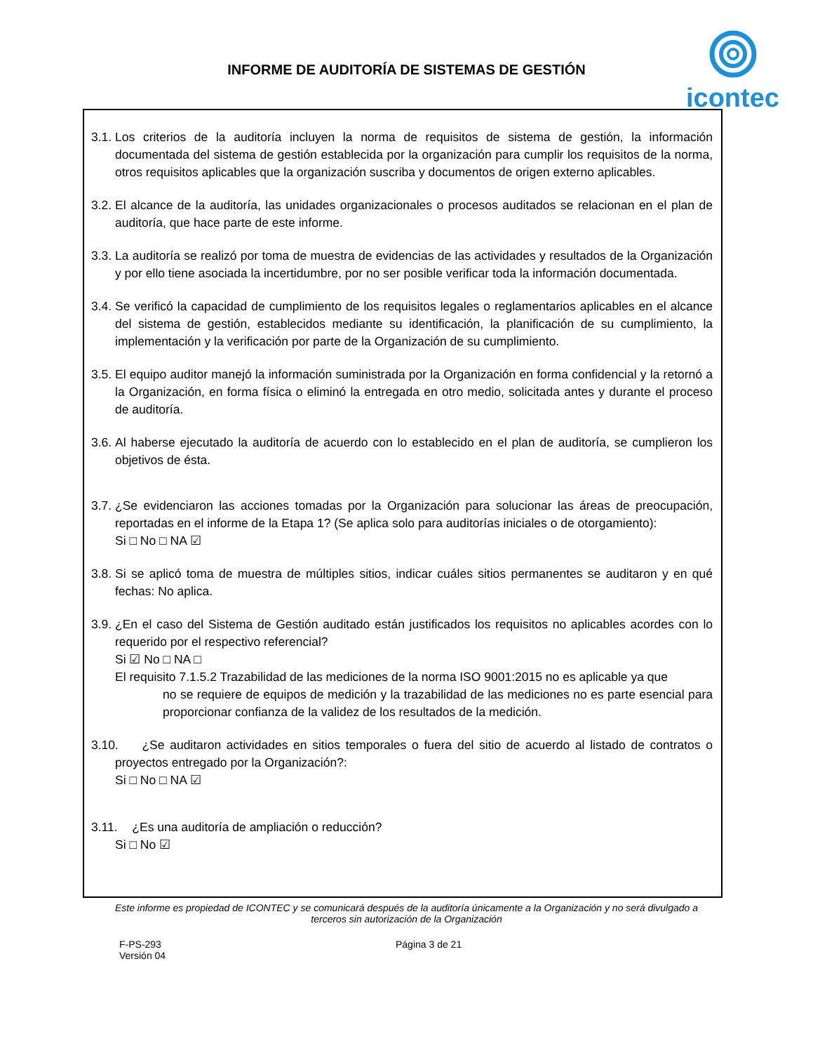INFORME DE AUDITORÍA DE SISTEMAS DE GESTIÓN
icontec
3.1.
Los criterios de la auditoría incluyen la norma de requisitos de sistema de gestión, la información documentada del sistema de gestión establecida por la organización para cumplir los requisitos de la norma, otros requisitos aplicables que la organización suscriba y documentos de origen externo aplicables.
3.2.
El alcance de la auditoría, las unidades organizacionales o procesos auditados se relacionan en el plan de auditoría, que hace parte de este informe.
3.3.
La auditoría se realizó por toma de muestra de evidencias de las actividades y resultados de la Organización y por ello tiene asociada la incertidumbre, por no ser posible verificar toda la información documentada.
3.4.
Se verificó la capacidad de cumplimiento de los requisitos legales o reglamentarios aplicables en el alcance del sistema de gestión, establecidos mediante su identificación, la planificación de su cumplimiento, la implementación y la verificación por parte de la Organización de su cumplimiento.
3.5.
El equipo auditor manejó la información suministrada por la Organización en forma confidencial y la retornó a la Organización, en forma física o eliminó la entregada en otro medio, solicitada antes y durante el proceso de auditoría.
3.6.
Al haberse ejecutado la auditoría de acuerdo con lo establecido en el plan de auditoría, se cumplieron los objetivos de ésta.
3.7.
¿Se evidenciaron las acciones tomadas por la Organización para solucionar las áreas de preocupación, reportadas en el informe de la Etapa 1? (Se aplica solo para auditorías iniciales o de otorgamiento):
Si □ No □ NA ☑
3.8.
Si se aplicó toma de muestra de múltiples sitios, indicar cuáles sitios permanentes se auditaron y en qué fechas: No aplica.
3.9.
¿En el caso del Sistema de Gestión auditado están justificados los requisitos no aplicables acordes con lo requerido por el respectivo referencial?
Si ☑ No □ NA □
El requisito 7.1.5.2 Trazabilidad de las mediciones de la norma ISO 9001:2015 no es aplicable ya que
no se requiere de equipos de medición y la trazabilidad de las mediciones no es parte esencial para proporcionar confianza de la validez de los resultados de la medición.
3.10.
¿Se auditaron actividades en sitios temporales o fuera del sitio de acuerdo al listado de contratos o proyectos entregado por la Organización?:
Si □ No □ NA ☑
3.11.
¿Es una auditoría de ampliación o reducción?
Si □ No ☑
Este informe es propiedad de ICONTEC y se comunicará después de la auditoría únicamente a la Organización y no será divulgado a terceros sin autorización de la Organización
F-PS-293
Versión 04
Página 3 de 21